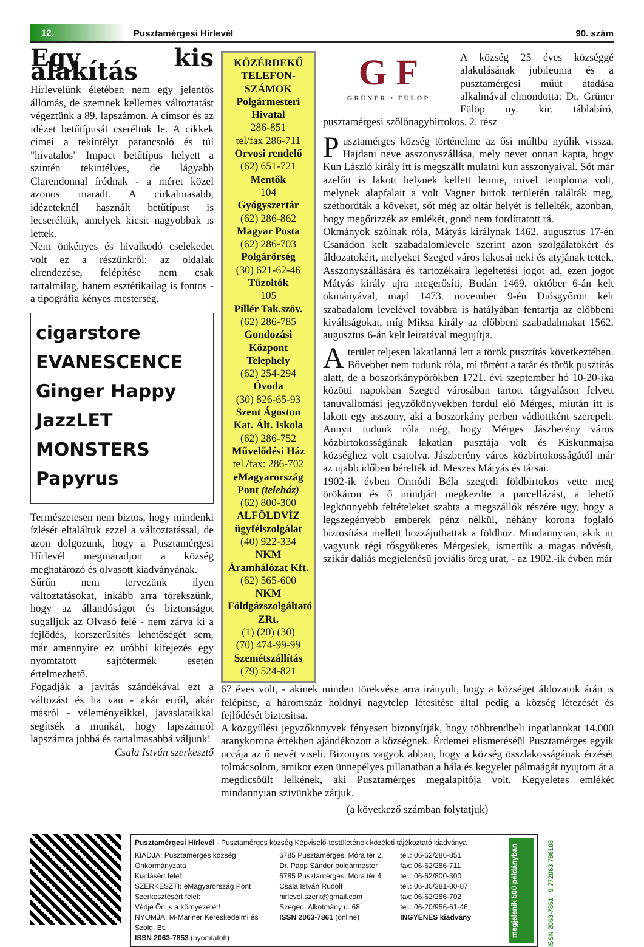12.
Pusztamérgesi Hírlevél 90. szám
Egy kis alakítás
Hírlevelünk életében nem egy jelentős állomás, de szemnek kellemes változtatást végeztünk a 89. lapszámon. A címsor és az idézet betűtípusát cseréltük le. A cikkek címei a tekintélyt parancsoló és túl "hivatalos" Impact betűtípus helyett a szintén tekintélyes, de lágyabb Clarendonnal íródnak - a méret közel azonos maradt. A cirkalmasabb, idézeteknél használt betűtípust is lecseréltük, amelyek kicsit nagyobbak is lettek.
Nem önkényes és hivalkodó cselekedet volt ez a részünkről: az oldalak elrendezése, felépítése nem csak tartalmilag, hanem esztétikailag is fontos - a tipográfia kényes mesterség.
cigarstore
EVANESCENCE
Ginger Happy
JazzLET
MONSTERS
Papyrus
Természetesen nem biztos, hogy mindenki ízlését eltaláltuk ezzel a változtatással, de azon dolgozunk, hogy a Pusztamérgesi Hírlevél megmaradjon a község meghatározó és olvasott kiadványának.
Sűrűn nem tervezünk ilyen változtatásokat, inkább arra törekszünk, hogy az állandóságot és biztonságot sugalljuk az Olvasó felé - nem zárva ki a fejlődés, korszerűsítés lehetőségét sem, már amennyire ez utóbbi kifejezés egy nyomtatott sajtótermék esetén értelmezhető.
Fogadják a javítás szándékával ezt a változást és ha van - akár erről, akár másról - véleményeikkel, javaslataikkal segítsék a munkát, hogy lapszámról lapszámra jobbá és tartalmasabbá váljunk!
Csala István szerkesztő
KÖZÉRDEKŰ TELEFON-SZÁMOK
Polgármesteri Hivatal
286-851
tel/fax 286-711
Orvosi rendelő
(62) 651-721
Mentők
104
Gyógyszertár
(62) 286-862
Magyar Posta
(62) 286-703
Polgárőrség
(30) 621-62-46
Tűzoltók
105
Pillér Tak.szöv.
(62) 286-785
Gondozási Központ Telephely
(62) 254-294
Óvoda
(30) 826-65-93
Szent Ágoston Kat. Ált. Iskola
(62) 286-752
Művelődési Ház
tel./fax: 286-702
eMagyarország Pont (teleház)
(62) 800-300
ALFÖLDVÍZ ügyfélszolgálat
(40) 922-334
NKM Áramhálózat Kft.
(62) 565-600
NKM Földgázszolgáltató ZRt.
(1) (20) (30)
(70) 474-99-99
Szemétszállítás
(79) 524-821
G F
GRÜNER • FÜLÖP
A község 25 éves községgé alakulásának jubileuma és a pusztamérgesi műút átadása alkalmával elmondotta: Dr. Grüner Fülöp ny. kir. táblabíró, pusztamérgesi szőlőnagybirtokos. 2. rész
Pusztamérges község történelme az ősi múltba nyúlik vissza. Hajdani neve asszonyszállása, mely nevet onnan kapta, hogy Kun László király itt is megszállt mulatni kun asszonyaival. Sőt már azelőtt is lakott helynek kellett lennie, mivel temploma volt, melynek alapfalait a volt Vagner birtok területén találták meg, széthordták a köveket, sőt még az oltár helyét is fellelték, azonban, hogy megőrizzék az emlékét, gond nem fordíttatott rá.
Okmányok szólnak róla, Mátyás királynak 1462. augusztus 17-én Csanádon kelt szabadalomlevele szerint azon szolgálatokért és áldozatokért, melyeket Szeged város lakosai neki és atyjának tettek, Asszonyszállására és tartozékaira legeltetési jogot ad, ezen jogot Mátyás király ujra megerősíti, Budán 1469. október 6-án kelt okmányával, majd 1473. november 9-én Diósgyőrön kelt szabadalom levelével továbbra is hatályában fentartja az előbbeni kiváltságokat, míg Miksa király az előbbeni szabadalmakat 1562. augusztus 6-án kelt leiratával megujítja.
A terület teljesen lakatlanná lett a török pusztítás következtében. Bővebbet nem tudunk róla, mi történt a tatár és török pusztítás alatt, de a boszorkánypörökben 1721. évi szeptember hó 10-20-ika közötti napokban Szeged városában tartott tárgyaláson felvett tanuvallomási jegyzőkönyvekben fordul elő Mérges, miután itt is lakott egy asszony, aki a boszorkány perben vádlottként szerepelt. Annyit tudunk róla még, hogy Mérges Jászberény város közbirtokosságának lakatlan pusztája volt és Kiskunmajsa községhez volt csatolva. Jászberény város közbirtokosságától már az ujabb időben bérelték id. Meszes Mátyás és társai.
1902-ik évben Ormódi Béla szegedi földbirtokos vette meg örökáron és ő mindjárt megkezdte a parcellázást, a lehető legkönnyebb feltételeket szabta a megszállók részére ugy, hogy a legszegényebb emberek pénz nélkül, néhány korona foglaló biztosítása mellett hozzájuthattak a földhöz. Mindannyian, akik itt vagyunk régi tősgyökeres Mérgesiek, ismertük a magas növésü, szikár daliás megjelenésü joviális öreg urat, - az 1902.-ik évben már
67 éves volt, - akinek minden törekvése arra irányult, hogy a községet áldozatok árán is felépitse, a háromszáz holdnyi nagytelep létesitése által pedig a község létezését és fejlődését biztositsa.
A közgyűlési jegyzőkönyvek fényesen bizonyítják, hogy többrendbeli ingatlanokat 14.000 aranykorona értékben ajándékozott a községnek. Érdemei elismeréséül Pusztamérges egyik uccája az ő nevét viseli. Bizonyos vagyok abban, hogy a község összlakosságának érzését tolmácsolom, amikor ezen ünnepélyes pillanatban a hála és kegyelet pálmaágát nyujtom át a megdicsőült lelkének, aki Pusztamérges megalapitója volt. Kegyeletes emlékét mindannyian szivünkbe zárjuk.
(a következő számban folytatjuk)
Pusztamérgesi Hírlevél - Pusztamérges község Képviselő-testületének közéleti tájékoztató kiadványa
megjelenik 500 példányban
KIADJA: Pusztamérges község Önkormányzata
Kiadásért felel:
SZERKESZTI: eMagyarország Pont
Szerkesztésért felel:
Védje Ön is a környezetét!
NYOMJA: M-Mariner Kereskedelmi és Szolg. Bt.
ISSN 2063-7853 (nyomtatott)
6785 Pusztamérges, Móra tér 2.
Dr. Papp Sándor polgármester
6785 Pusztamérges, Móra tér 4.
Csala István Rudolf
hirlevel.szerk@gmail.com
Szeged, Alkotmány u. 68.
ISSN 2063-7861 (online)
tel.: 06-62/286-851
fax: 06-62/286-711
tel.: 06-62/800-300
tel.: 06-30/381-80-87
fax: 06-62/286-702
tel.: 06-20/956-61-46
INGYENES kiadvány
ISSN 2063-7861 9 772063 786108